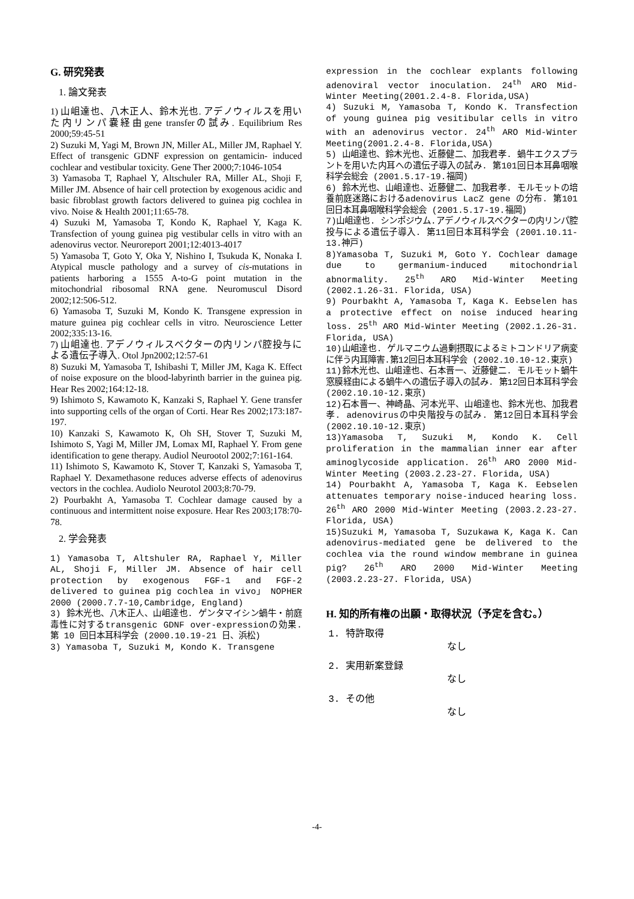G. 研究発表
1. 論文発表
1) 山岨達也、八木正人、鈴木光也. アデノウィルスを用いた内リンパ嚢経由gene transferの試み. Equilibrium Res 2000;59:45-51
2) Suzuki M, Yagi M, Brown JN, Miller AL, Miller JM, Raphael Y. Effect of transgenic GDNF expression on gentamicin- induced cochlear and vestibular toxicity. Gene Ther 2000;7:1046-1054
3) Yamasoba T, Raphael Y, Altschuler RA, Miller AL, Shoji F, Miller JM. Absence of hair cell protection by exogenous acidic and basic fibroblast growth factors delivered to guinea pig cochlea in vivo. Noise & Health 2001;11:65-78.
4) Suzuki M, Yamasoba T, Kondo K, Raphael Y, Kaga K. Transfection of young guinea pig vestibular cells in vitro with an adenovirus vector. Neuroreport 2001;12:4013-4017
5) Yamasoba T, Goto Y, Oka Y, Nishino I, Tsukuda K, Nonaka I. Atypical muscle pathology and a survey of cis-mutations in patients harboring a 1555 A-to-G point mutation in the mitochondrial ribosomal RNA gene. Neuromuscul Disord 2002;12:506-512.
6) Yamasoba T, Suzuki M, Kondo K. Transgene expression in mature guinea pig cochlear cells in vitro. Neuroscience Letter 2002;335:13-16.
7) 山岨達也. アデノウィルスベクターの内リンパ腔投与による遺伝子導入. Otol Jpn2002;12:57-61
8) Suzuki M, Yamasoba T, Ishibashi T, Miller JM, Kaga K. Effect of noise exposure on the blood-labyrinth barrier in the guinea pig. Hear Res 2002;164:12-18.
9) Ishimoto S, Kawamoto K, Kanzaki S, Raphael Y. Gene transfer into supporting cells of the organ of Corti. Hear Res 2002;173:187-197.
10) Kanzaki S, Kawamoto K, Oh SH, Stover T, Suzuki M, Ishimoto S, Yagi M, Miller JM, Lomax MI, Raphael Y. From gene identification to gene therapy. Audiol Neurootol 2002;7:161-164.
11) Ishimoto S, Kawamoto K, Stover T, Kanzaki S, Yamasoba T, Raphael Y. Dexamethasone reduces adverse effects of adenovirus vectors in the cochlea. Audiolo Neurotol 2003;8:70-79.
2) Pourbakht A, Yamasoba T. Cochlear damage caused by a continuous and intermittent noise exposure. Hear Res 2003;178:70-78.
2. 学会発表
1) Yamasoba T, Altshuler RA, Raphael Y, Miller AL, Shoji F, Miller JM. Absence of hair cell protection by exogenous FGF-1 and FGF-2 delivered to guinea pig cochlea in vivo」 NOPHER 2000 (2000.7.7-10,Cambridge, England)
3) 鈴木光也、八木正人、山岨達也. ゲンタマイシン蝸牛・前庭毒性に対するtransgenic GDNF over-expressionの効果. 第 10 回日本耳科学会 (2000.10.19-21 日、浜松)
3) Yamasoba T, Suzuki M, Kondo K. Transgene
expression in the cochlear explants following adenoviral vector inoculation. 24<sup>th</sup> ARO Mid-Winter Meeting(2001.2.4-8. Florida,USA)
4) Suzuki M, Yamasoba T, Kondo K. Transfection of young guinea pig vesitibular cells in vitro with an adenovirus vector. 24<sup>th</sup> ARO Mid-Winter Meeting(2001.2.4-8. Florida,USA)
5) 山岨達也、鈴木光也、近藤健二、加我君孝. 蝸牛エクスプラントを用いた内耳への遺伝子導入の試み. 第101回日本耳鼻咽喉科学会総会 (2001.5.17-19.福岡)
6) 鈴木光也、山岨達也、近藤健二、加我君孝. モルモットの培養前庭迷路におけるadenovirus LacZ gene の分布. 第101回日本耳鼻咽喉科学会総会 (2001.5.17-19.福岡)
7)山岨達也. シンポジウム.アデノウィルスベクターの内リンパ腔投与による遺伝子導入. 第11回日本耳科学会 (2001.10.11-13.神戸)
8)Yamasoba T, Suzuki M, Goto Y. Cochlear damage due to germanium-induced mitochondrial abnormality. 25<sup>th</sup> ARO Mid-Winter Meeting (2002.1.26-31. Florida, USA)
9) Pourbakht A, Yamasoba T, Kaga K. Eebselen has a protective effect on noise induced hearing loss. 25<sup>th</sup> ARO Mid-Winter Meeting (2002.1.26-31. Florida, USA)
10)山岨達也. ゲルマニウム過剰摂取によるミトコンドリア病変に伴う内耳障害.第12回日本耳科学会 (2002.10.10-12.東京)
11)鈴木光也、山岨達也、石本晋一、近藤健二. モルモット蝸牛窓膜経由による蝸牛への遺伝子導入の試み. 第12回日本耳科学会 (2002.10.10-12.東京)
12)石本晋一、神崎晶、河本光平、山岨達也、鈴木光也、加我君孝. adenovirusの中央階投与の試み. 第12回日本耳科学会 (2002.10.10-12.東京)
13)Yamasoba T, Suzuki M, Kondo K. Cell proliferation in the mammalian inner ear after aminoglycoside application. 26<sup>th</sup> ARO 2000 Mid-Winter Meeting (2003.2.23-27. Florida, USA)
14) Pourbakht A, Yamasoba T, Kaga K. Eebselen attenuates temporary noise-induced hearing loss. 26<sup>th</sup> ARO 2000 Mid-Winter Meeting (2003.2.23-27. Florida, USA)
15)Suzuki M, Yamasoba T, Suzukawa K, Kaga K. Can adenovirus-mediated gene be delivered to the cochlea via the round window membrane in guinea pig? 26<sup>th</sup> ARO 2000 Mid-Winter Meeting (2003.2.23-27. Florida, USA)
H. 知的所有権の出願・取得状況（予定を含む。）
1. 特許取得 なし
2. 実用新案登録 なし
3. その他 なし
-4-